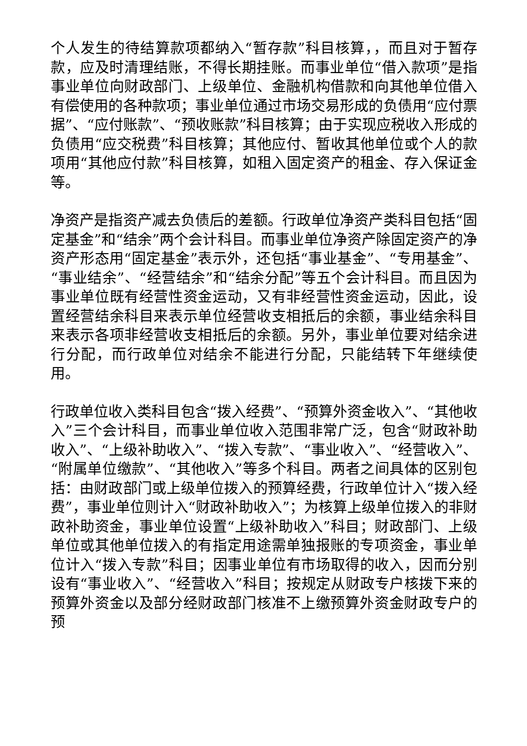个人发生的待结算款项都纳入“暂存款”科目核算，，而且对于暂存款，应及时清理结账，不得长期挂账。而事业单位“借入款项”是指事业单位向财政部门、上级单位、金融机构借款和向其他单位借入有偿使用的各种款项；事业单位通过市场交易形成的负债用“应付票据”、“应付账款”、“预收账款”科目核算；由于实现应税收入形成的负债用“应交税费”科目核算；其他应付、暂收其他单位或个人的款项用“其他应付款”科目核算，如租入固定资产的租金、存入保证金等。
净资产是指资产减去负债后的差额。行政单位净资产类科目包括“固定基金”和“结余”两个会计科目。而事业单位净资产除固定资产的净资产形态用“固定基金”表示外，还包括“事业基金”、“专用基金”、“事业结余”、“经营结余”和“结余分配”等五个会计科目。而且因为事业单位既有经营性资金运动，又有非经营性资金运动，因此，设置经营结余科目来表示单位经营收支相抵后的余额，事业结余科目来表示各项非经营收支相抵后的余额。另外，事业单位要对结余进行分配，而行政单位对结余不能进行分配，只能结转下年继续使用。
行政单位收入类科目包含“拨入经费”、“预算外资金收入”、“其他收入”三个会计科目，而事业单位收入范围非常广泛，包含“财政补助收入”、“上级补助收入”、“拨入专款”、“事业收入”、“经营收入”、“附属单位缴款”、“其他收入”等多个科目。两者之间具体的区别包括：由财政部门或上级单位拨入的预算经费，行政单位计入“拨入经费”，事业单位则计入“财政补助收入”；为核算上级单位拨入的非财政补助资金，事业单位设置“上级补助收入”科目；财政部门、上级单位或其他单位拨入的有指定用途需单独报账的专项资金，事业单位计入“拨入专款”科目；因事业单位有市场取得的收入，因而分别设有“事业收入”、“经营收入”科目；按规定从财政专户核拨下来的预算外资金以及部分经财政部门核准不上缴预算外资金财政专户的预